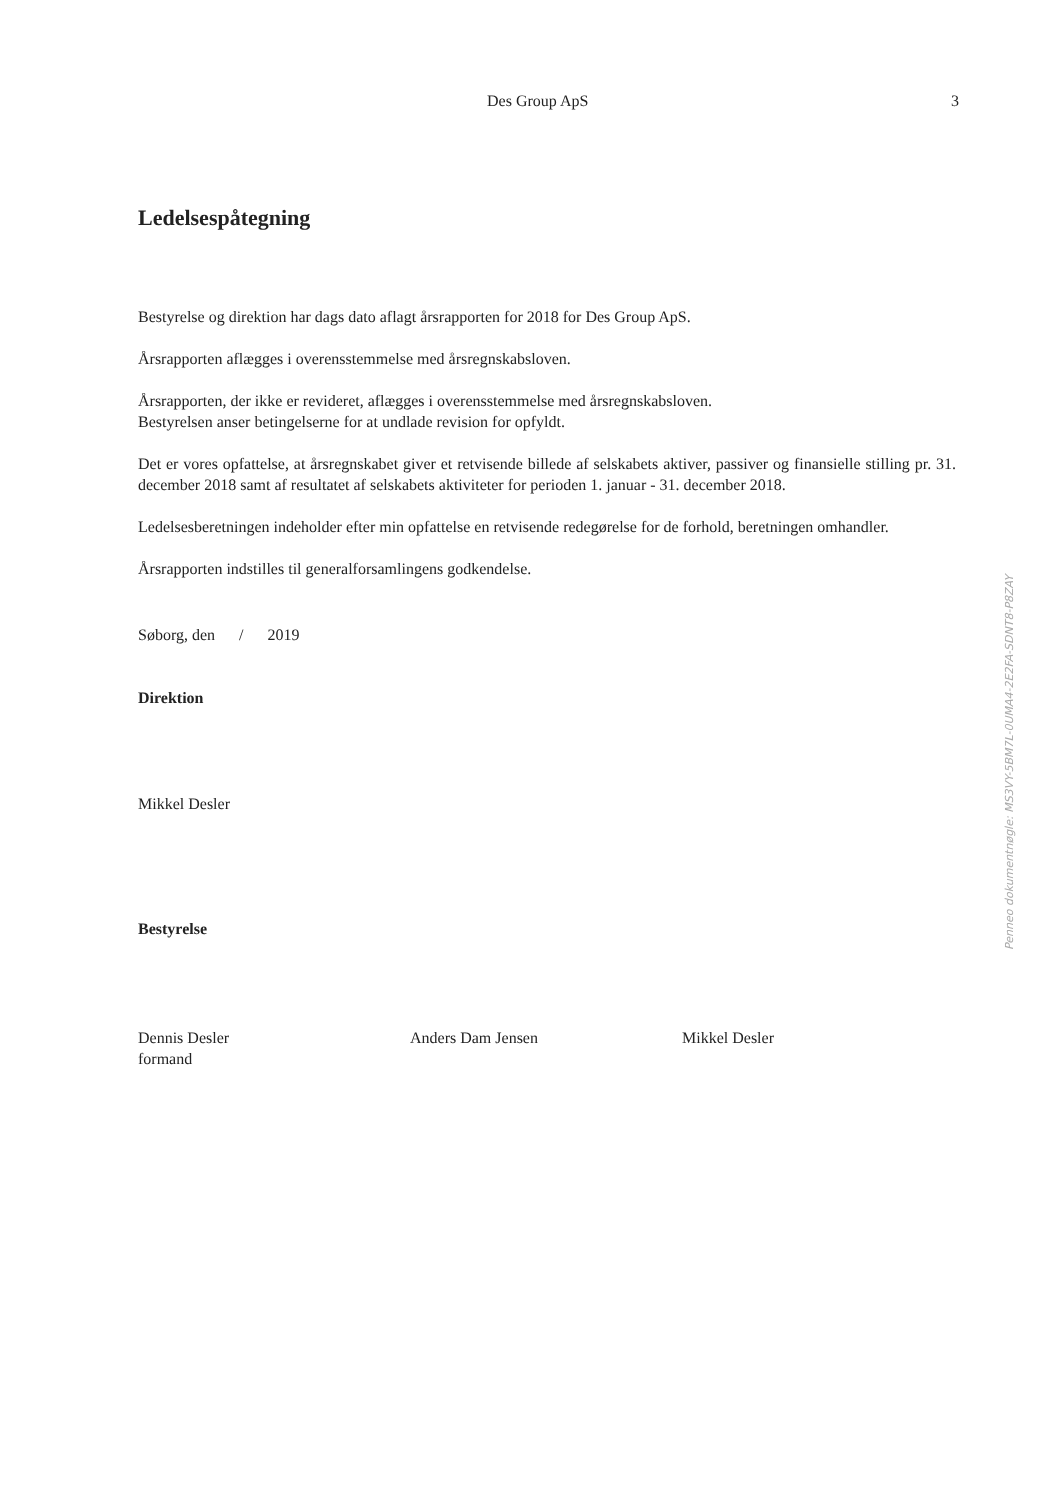Des Group ApS 3
Ledelsespåtegning
Bestyrelse og direktion har dags dato aflagt årsrapporten for 2018 for Des Group ApS.
Årsrapporten aflægges i overensstemmelse med årsregnskabsloven.
Årsrapporten, der ikke er revideret, aflægges i overensstemmelse med årsregnskabsloven.
Bestyrelsen anser betingelserne for at undlade revision for opfyldt.
Det er vores opfattelse, at årsregnskabet giver et retvisende billede af selskabets aktiver, passiver og finansielle stilling pr. 31. december 2018 samt af resultatet af selskabets aktiviteter for perioden 1. januar - 31. december 2018.
Ledelsesberetningen indeholder efter min opfattelse en retvisende redegørelse for de forhold, beretningen omhandler.
Årsrapporten indstilles til generalforsamlingens godkendelse.
Søborg, den / 2019
Direktion
Mikkel Desler
Bestyrelse
Dennis Desler
formand
Anders Dam Jensen Mikkel Desler
Penneo dokumentnøgle: MS3VY-5BM7L-0UMA4-2E2FA-SDNT8-P8ZAY